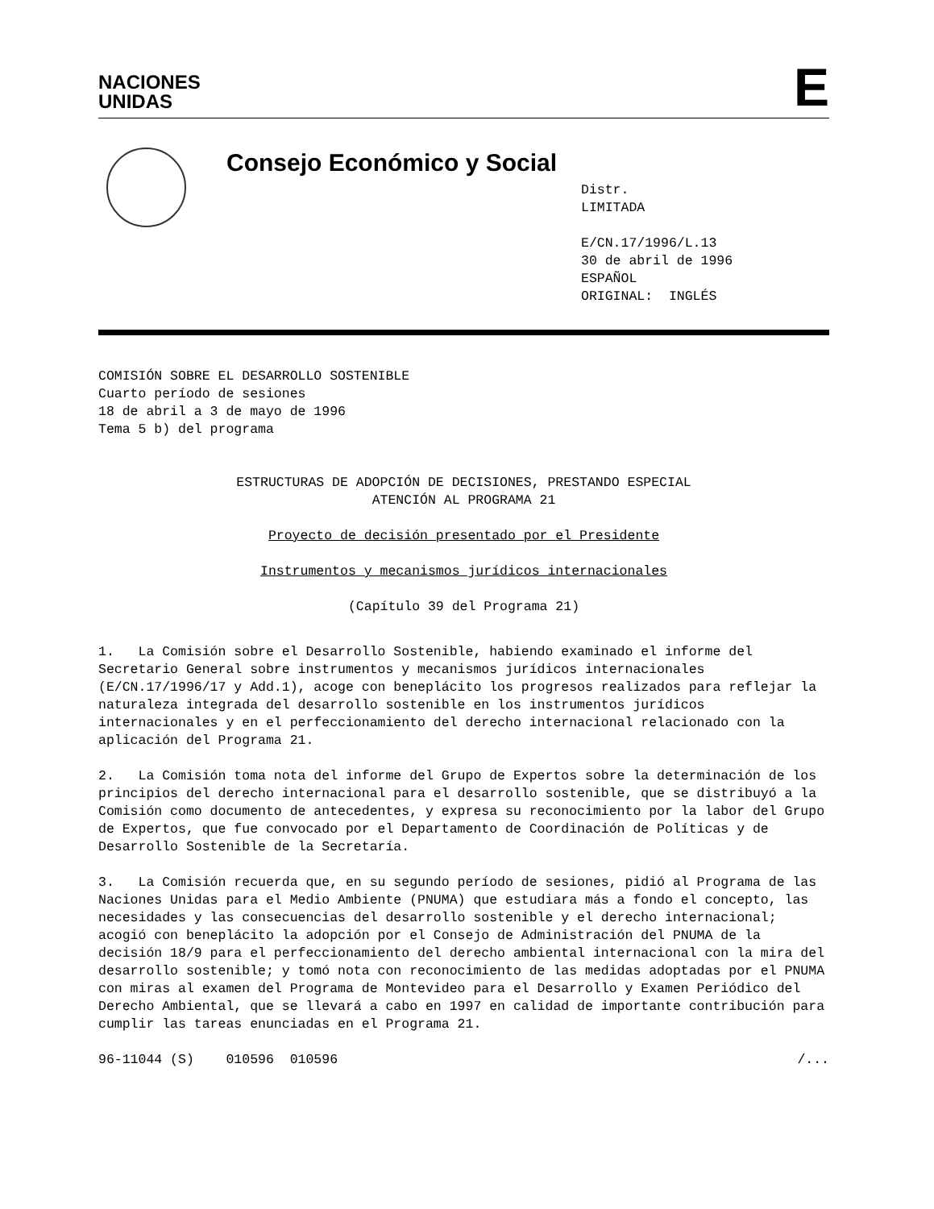NACIONES
UNIDAS
E
Consejo Económico y Social
Distr.
LIMITADA
E/CN.17/1996/L.13
30 de abril de 1996
ESPAÑOL
ORIGINAL: INGLÉS
COMISIÓN SOBRE EL DESARROLLO SOSTENIBLE
Cuarto período de sesiones
18 de abril a 3 de mayo de 1996
Tema 5 b) del programa
ESTRUCTURAS DE ADOPCIÓN DE DECISIONES, PRESTANDO ESPECIAL
ATENCIÓN AL PROGRAMA 21
Proyecto de decisión presentado por el Presidente
Instrumentos y mecanismos jurídicos internacionales
(Capítulo 39 del Programa 21)
1. La Comisión sobre el Desarrollo Sostenible, habiendo examinado el informe del Secretario General sobre instrumentos y mecanismos jurídicos internacionales (E/CN.17/1996/17 y Add.1), acoge con beneplácito los progresos realizados para reflejar la naturaleza integrada del desarrollo sostenible en los instrumentos jurídicos internacionales y en el perfeccionamiento del derecho internacional relacionado con la aplicación del Programa 21.
2. La Comisión toma nota del informe del Grupo de Expertos sobre la determinación de los principios del derecho internacional para el desarrollo sostenible, que se distribuyó a la Comisión como documento de antecedentes, y expresa su reconocimiento por la labor del Grupo de Expertos, que fue convocado por el Departamento de Coordinación de Políticas y de Desarrollo Sostenible de la Secretaría.
3. La Comisión recuerda que, en su segundo período de sesiones, pidió al Programa de las Naciones Unidas para el Medio Ambiente (PNUMA) que estudiara más a fondo el concepto, las necesidades y las consecuencias del desarrollo sostenible y el derecho internacional; acogió con beneplácito la adopción por el Consejo de Administración del PNUMA de la decisión 18/9 para el perfeccionamiento del derecho ambiental internacional con la mira del desarrollo sostenible; y tomó nota con reconocimiento de las medidas adoptadas por el PNUMA con miras al examen del Programa de Montevideo para el Desarrollo y Examen Periódico del Derecho Ambiental, que se llevará a cabo en 1997 en calidad de importante contribución para cumplir las tareas enunciadas en el Programa 21.
96-11044 (S) 010596 010596 /...